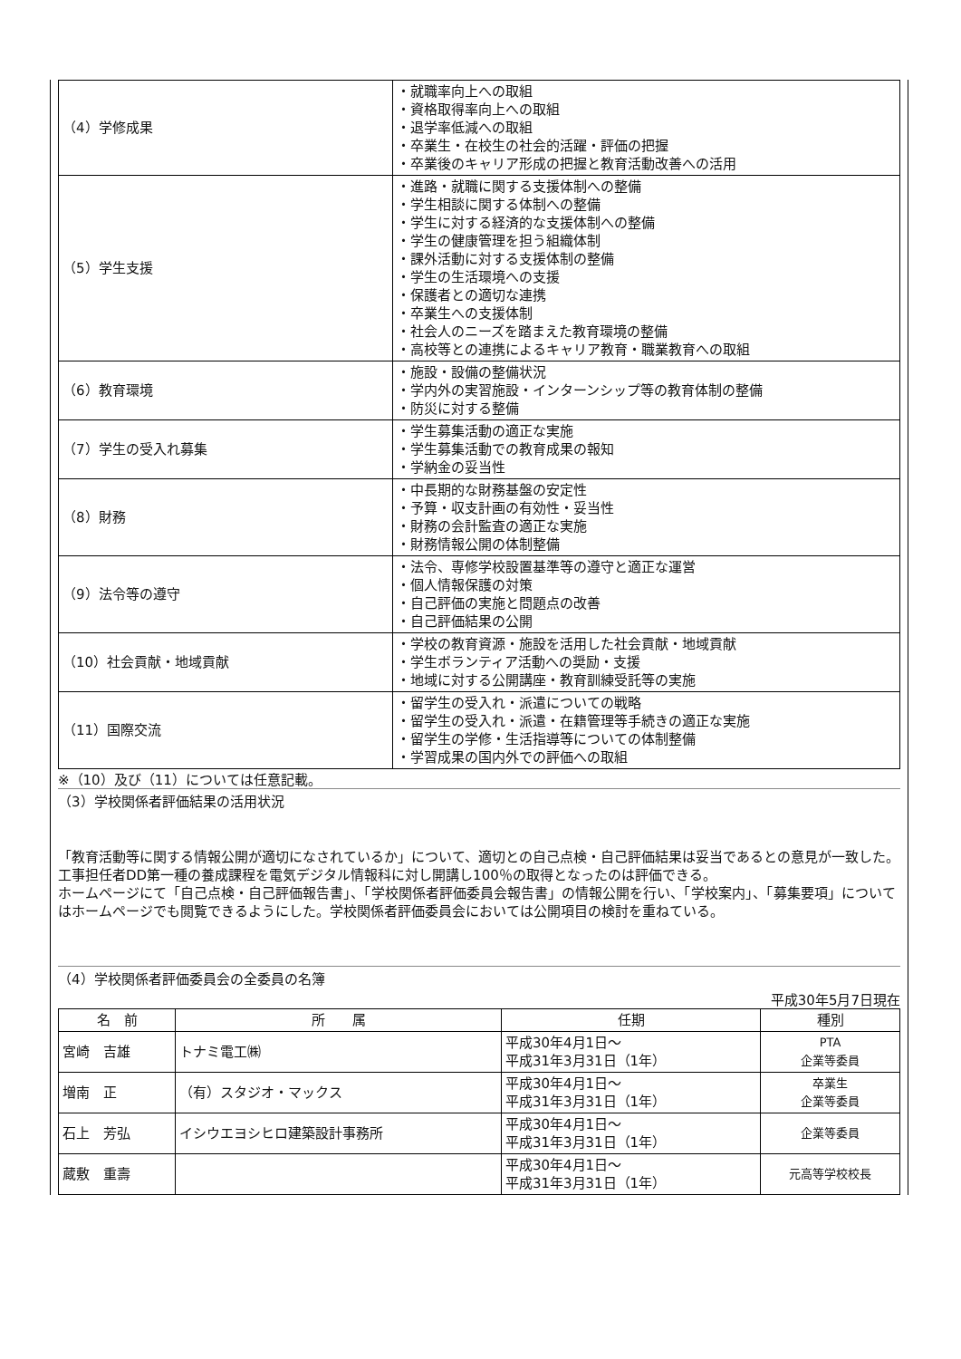| （4）学修成果 | ・就職率向上への取組 ・資格取得率向上への取組 ・退学率低減への取組 ・卒業生・在校生の社会的活躍・評価の把握 ・卒業後のキャリア形成の把握と教育活動改善への活用 |
| （5）学生支援 | ・進路・就職に関する支援体制への整備 ・学生相談に関する体制への整備 ・学生に対する経済的な支援体制への整備 ・学生の健康管理を担う組織体制 ・課外活動に対する支援体制の整備 ・学生の生活環境への支援 ・保護者との適切な連携 ・卒業生への支援体制 ・社会人のニーズを踏まえた教育環境の整備 ・高校等との連携によるキャリア教育・職業教育への取組 |
| （6）教育環境 | ・施設・設備の整備状況 ・学内外の実習施設・インターンシップ等の教育体制の整備 ・防災に対する整備 |
| （7）学生の受入れ募集 | ・学生募集活動の適正な実施 ・学生募集活動での教育成果の報知 ・学納金の妥当性 |
| （8）財務 | ・中長期的な財務基盤の安定性 ・予算・収支計画の有効性・妥当性 ・財務の会計監査の適正な実施 ・財務情報公開の体制整備 |
| （9）法令等の遵守 | ・法令、専修学校設置基準等の遵守と適正な運営 ・個人情報保護の対策 ・自己評価の実施と問題点の改善 ・自己評価結果の公開 |
| （10）社会貢献・地域貢献 | ・学校の教育資源・施設を活用した社会貢献・地域貢献 ・学生ボランティア活動への奨励・支援 ・地域に対する公開講座・教育訓練受託等の実施 |
| （11）国際交流 | ・留学生の受入れ・派遣についての戦略 ・留学生の受入れ・派遣・在籍管理等手続きの適正な実施 ・留学生の学修・生活指導等についての体制整備 ・学習成果の国内外での評価への取組 |
※（10）及び（11）については任意記載。
（3）学校関係者評価結果の活用状況
「教育活動等に関する情報公開が適切になされているか」について、適切との自己点検・自己評価結果は妥当であるとの意見が一致した。工事担任者DD第一種の養成課程を電気デジタル情報科に対し開講し100％の取得となったのは評価できる。
ホームページにて「自己点検・自己評価報告書」、「学校関係者評価委員会報告書」の情報公開を行い、「学校案内」、「募集要項」についてはホームページでも閲覧できるようにした。学校関係者評価委員会においては公開項目の検討を重ねている。
（4）学校関係者評価委員会の全委員の名簿
平成30年5月7日現在
| 名 前 | 所 属 | 任期 | 種別 |
| --- | --- | --- | --- |
| 宮崎 吉雄 | トナミ電工㈱ | 平成30年4月1日～ 平成31年3月31日（1年） | PTA 企業等委員 |
| 増南 正 | （有）スタジオ・マックス | 平成30年4月1日～ 平成31年3月31日（1年） | 卒業生 企業等委員 |
| 石上 芳弘 | イシウエヨシヒロ建築設計事務所 | 平成30年4月1日～ 平成31年3月31日（1年） | 企業等委員 |
| 蔵敷 重壽 | | 平成30年4月1日～ 平成31年3月31日（1年） | 元高等学校校長 |